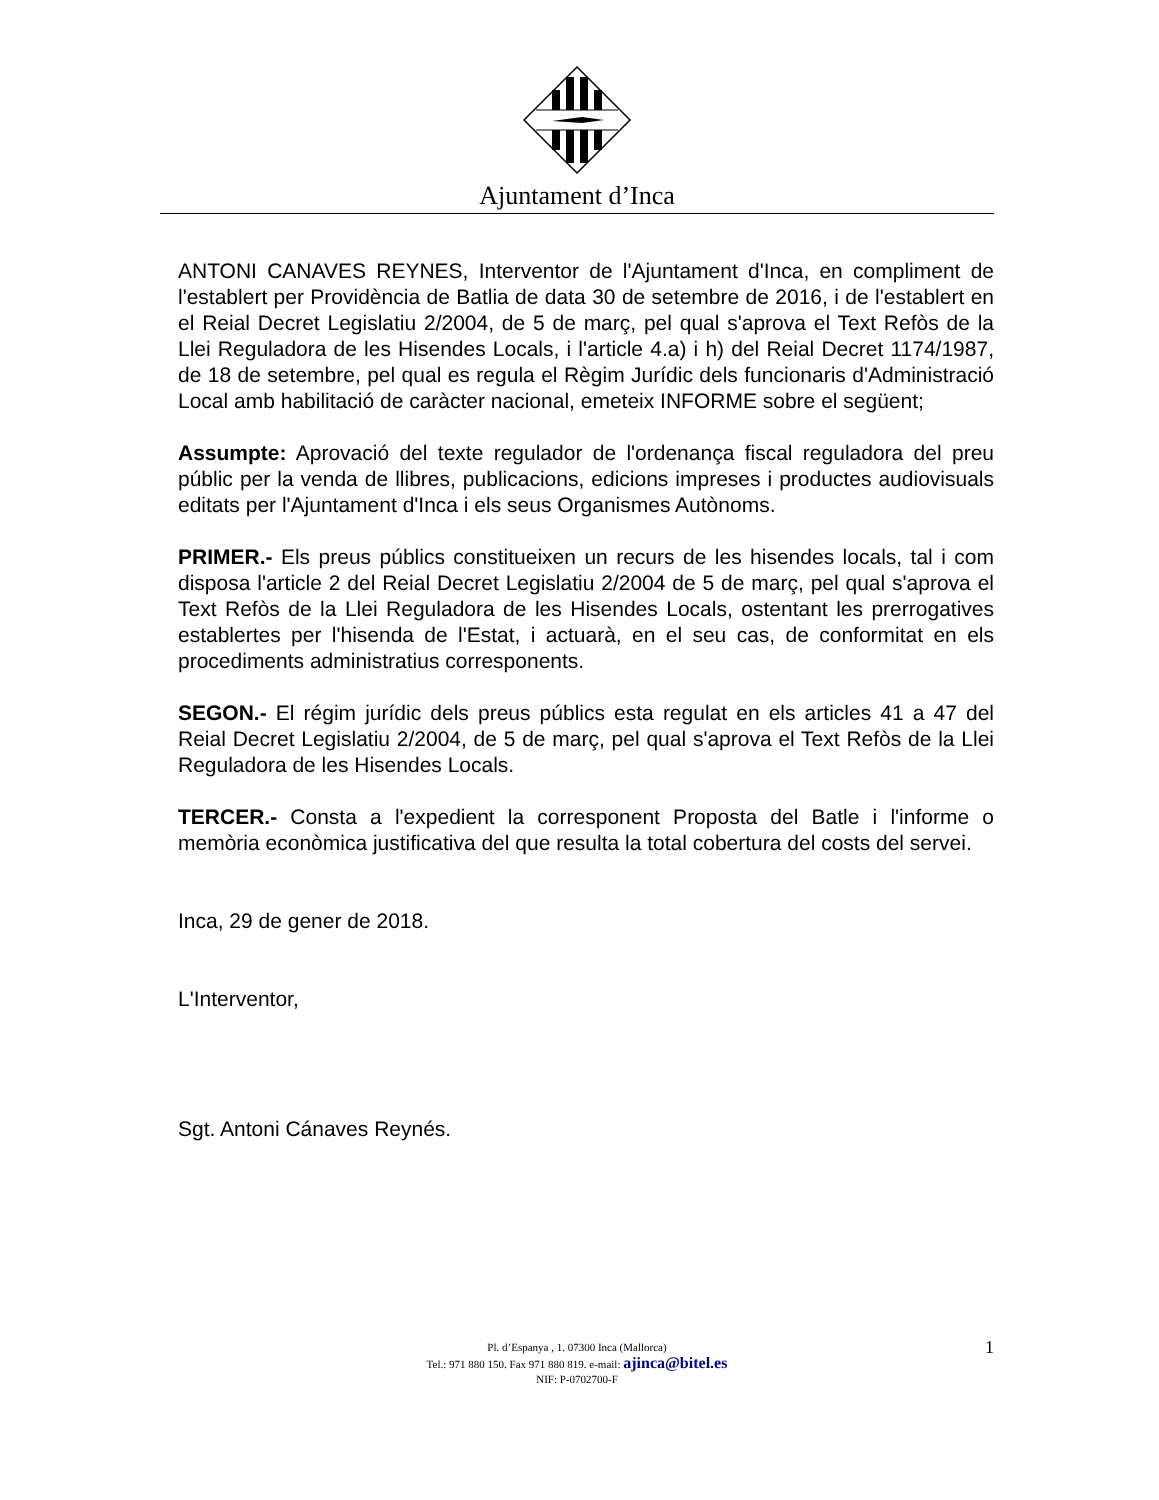Ajuntament d’Inca
ANTONI CANAVES REYNES, Interventor de l'Ajuntament d'Inca, en compliment de l'establert per Providència de Batlia de data 30 de setembre de 2016, i de l'establert en el Reial Decret Legislatiu 2/2004, de 5 de març, pel qual s'aprova el Text Refòs de la Llei Reguladora de les Hisendes Locals, i l'article 4.a) i h) del Reial Decret 1174/1987, de 18 de setembre, pel qual es regula el Règim Jurídic dels funcionaris d'Administració Local amb habilitació de caràcter nacional, emeteix INFORME sobre el següent;
Assumpte: Aprovació del texte regulador de l'ordenança fiscal reguladora del preu públic per la venda de llibres, publicacions, edicions impreses i productes audiovisuals editats per l'Ajuntament d'Inca i els seus Organismes Autònoms.
PRIMER.- Els preus públics constitueixen un recurs de les hisendes locals, tal i com disposa l'article 2 del Reial Decret Legislatiu 2/2004 de 5 de març, pel qual s'aprova el Text Refòs de la Llei Reguladora de les Hisendes Locals, ostentant les prerrogatives establertes per l'hisenda de l'Estat, i actuarà, en el seu cas, de conformitat en els procediments administratius corresponents.
SEGON.- El régim jurídic dels preus públics esta regulat en els articles 41 a 47 del Reial Decret Legislatiu 2/2004, de 5 de març, pel qual s'aprova el Text Refòs de la Llei Reguladora de les Hisendes Locals.
TERCER.- Consta a l'expedient la corresponent Proposta del Batle i l'informe o memòria econòmica justificativa del que resulta la total cobertura del costs del servei.
Inca, 29 de gener de 2018.
L'Interventor,
Sgt. Antoni Cánaves Reynés.
1
Pl. d’Espanya , 1. 07300 Inca (Mallorca)
Tel.: 971 880 150. Fax 971 880 819. e-mail: ajinca@bitel.es
NIF: P-0702700-F